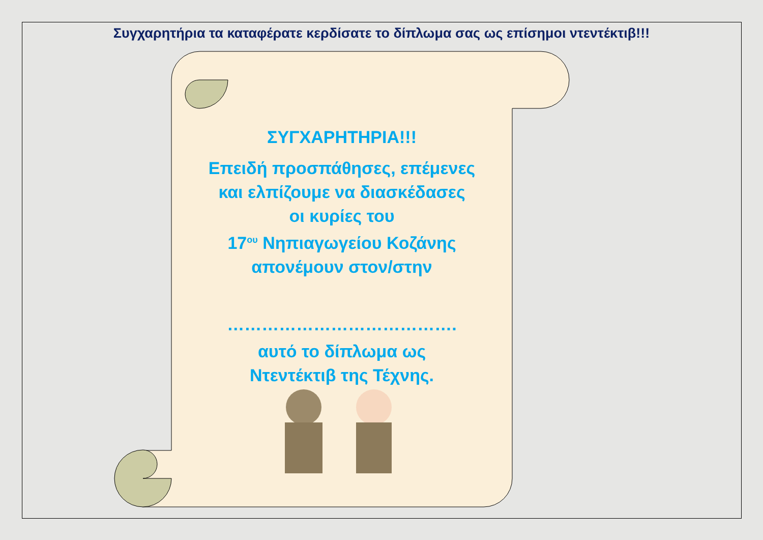Συγχαρητήρια τα καταφέρατε κερδίσατε το δίπλωμα σας ως επίσημοι ντεντέκτιβ!!!
ΣΥΓΧΑΡΗΤΗΡΙΑ!!!
Επειδή προσπάθησες, επέμενες
και ελπίζουμε να διασκέδασες
οι κυρίες του
17<sup>ου</sup> Νηπιαγωγείου Κοζάνης
απονέμουν στον/στην
………………………………….
αυτό το δίπλωμα ως
Ντεντέκτιβ της Τέχνης.